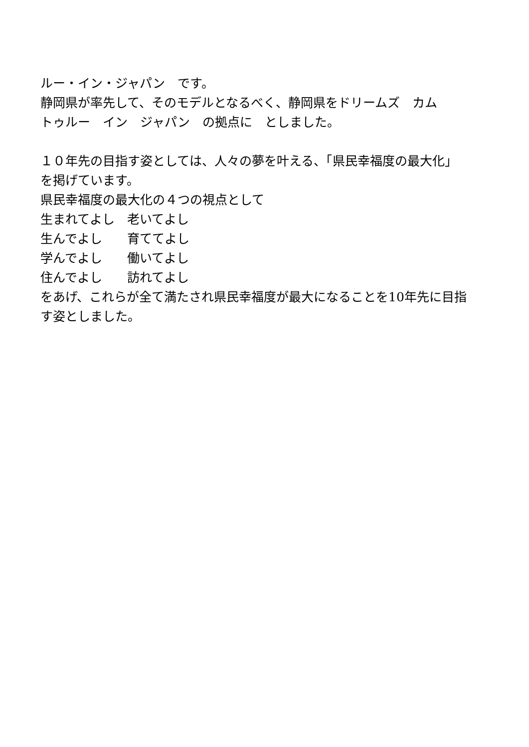ルー・イン・ジャパン　です。
静岡県が率先して、そのモデルとなるべく、静岡県をドリームズ　カム
トゥルー　イン　ジャパン　の拠点に　としました。
１０年先の目指す姿としては、人々の夢を叶える、「県民幸福度の最大化」
を掲げています。
県民幸福度の最大化の４つの視点として
生まれてよし　老いてよし
生んでよし　　育ててよし
学んでよし　　働いてよし
住んでよし　　訪れてよし
をあげ、これらが全て満たされ県民幸福度が最大になることを10年先に目指
す姿としました。